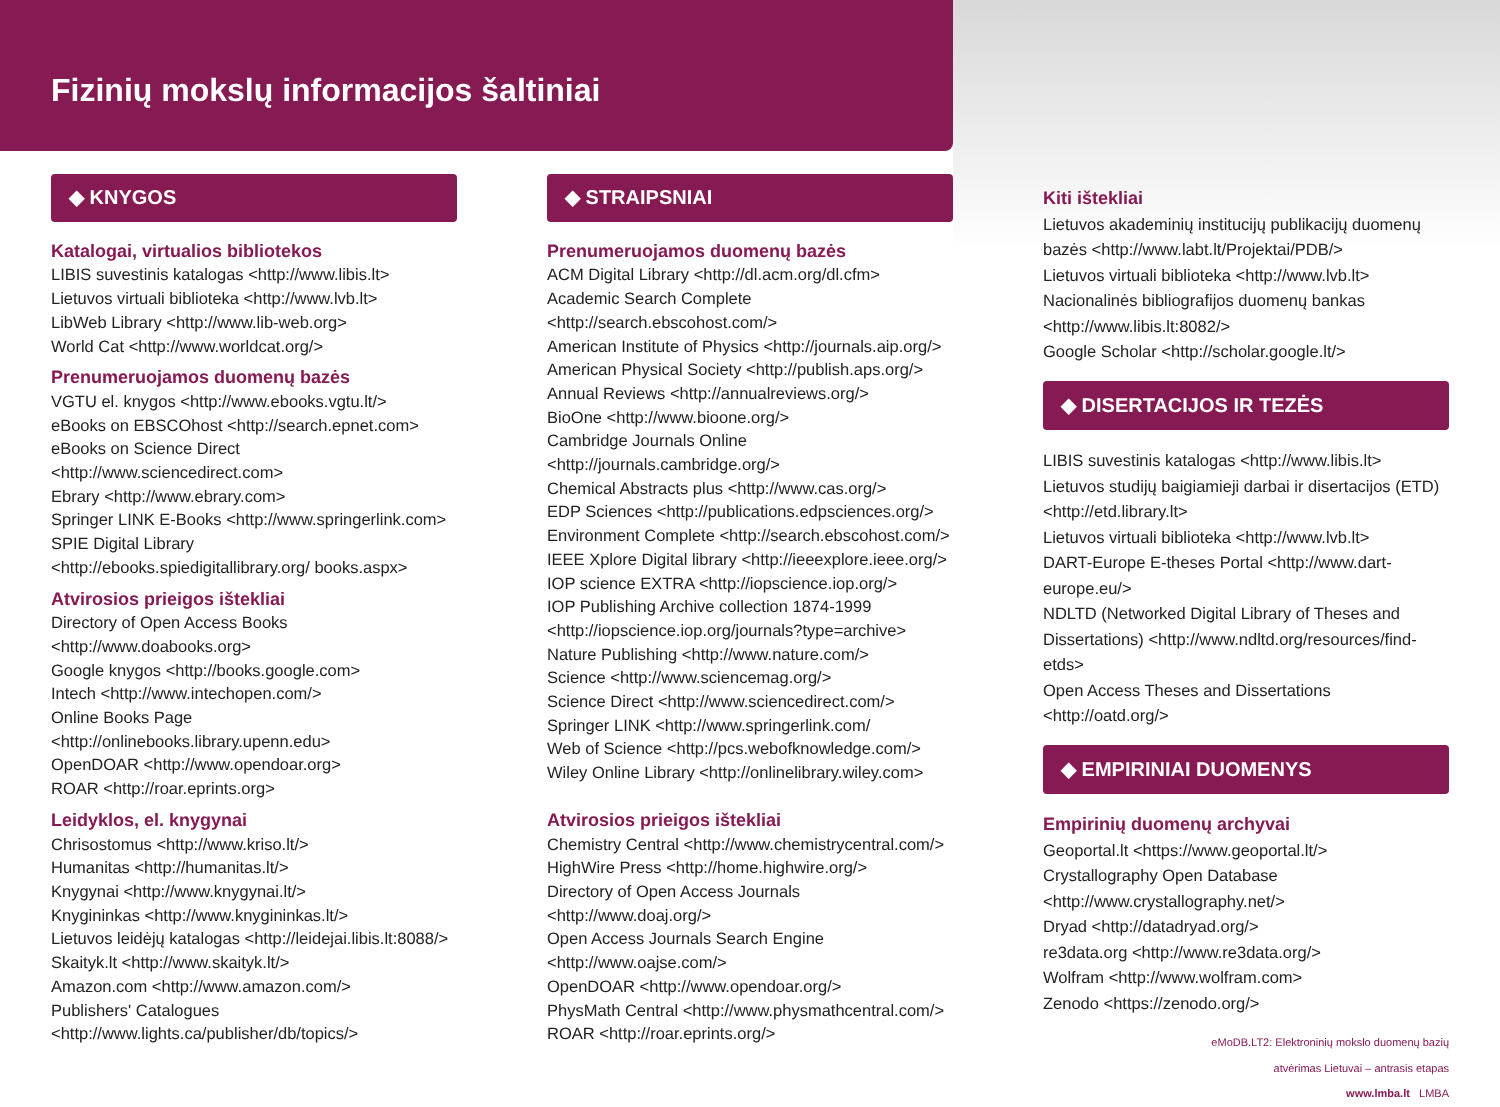Fizinių mokslų informacijos šaltiniai
◆ KNYGOS
Katalogai, virtualios bibliotekos
LIBIS suvestinis katalogas <http://www.libis.lt>
Lietuvos virtuali biblioteka <http://www.lvb.lt>
LibWeb Library <http://www.lib-web.org>
World Cat <http://www.worldcat.org/>
Prenumeruojamos duomenų bazės
VGTU el. knygos <http://www.ebooks.vgtu.lt/>
eBooks on EBSCOhost <http://search.epnet.com>
eBooks on Science Direct <http://www.sciencedirect.com>
Ebrary <http://www.ebrary.com>
Springer LINK E-Books <http://www.springerlink.com>
SPIE Digital Library <http://ebooks.spiedigitallibrary.org/ books.aspx>
Atvirosios prieigos ištekliai
Directory of Open Access Books <http://www.doabooks.org>
Google knygos <http://books.google.com>
Intech <http://www.intechopen.com/>
Online Books Page <http://onlinebooks.library.upenn.edu>
OpenDOAR <http://www.opendoar.org>
ROAR <http://roar.eprints.org>
Leidyklos, el. knygynai
Chrisostomus <http://www.kriso.lt/>
Humanitas <http://humanitas.lt/>
Knygynai <http://www.knygynai.lt/>
Knygininkas <http://www.knygininkas.lt/>
Lietuvos leidėjų katalogas <http://leidejai.libis.lt:8088/>
Skaityk.lt <http://www.skaityk.lt/>
Amazon.com <http://www.amazon.com/>
Publishers' Catalogues <http://www.lights.ca/publisher/db/topics/>
◆ STRAIPSNIAI
Prenumeruojamos duomenų bazės
ACM Digital Library <http://dl.acm.org/dl.cfm>
Academic Search Complete <http://search.ebscohost.com/>
American Institute of Physics <http://journals.aip.org/>
American Physical Society <http://publish.aps.org/>
Annual Reviews <http://annualreviews.org/>
BioOne <http://www.bioone.org/>
Cambridge Journals Online <http://journals.cambridge.org/>
Chemical Abstracts plus <http://www.cas.org/>
EDP Sciences <http://publications.edpsciences.org/>
Environment Complete <http://search.ebscohost.com/>
IEEE Xplore Digital library <http://ieeexplore.ieee.org/>
IOP science EXTRA <http://iopscience.iop.org/>
IOP Publishing Archive collection 1874-1999 <http://iopscience.iop.org/journals?type=archive>
Nature Publishing <http://www.nature.com/>
Science <http://www.sciencemag.org/>
Science Direct <http://www.sciencedirect.com/>
Springer LINK <http://www.springerlink.com/
Web of Science <http://pcs.webofknowledge.com/>
Wiley Online Library <http://onlinelibrary.wiley.com>
Atvirosios prieigos ištekliai
Chemistry Central <http://www.chemistrycentral.com/>
HighWire Press <http://home.highwire.org/>
Directory of Open Access Journals <http://www.doaj.org/>
Open Access Journals Search Engine <http://www.oajse.com/>
OpenDOAR <http://www.opendoar.org/>
PhysMath Central <http://www.physmathcentral.com/>
ROAR <http://roar.eprints.org/>
Kiti ištekliai
Lietuvos akademinių institucijų publikacijų duomenų bazės <http://www.labt.lt/Projektai/PDB/>
Lietuvos virtuali biblioteka <http://www.lvb.lt>
Nacionalinės bibliografijos duomenų bankas <http://www.libis.lt:8082/>
Google Scholar <http://scholar.google.lt/>
◆ DISERTACIJOS IR TEZĖS
LIBIS suvestinis katalogas <http://www.libis.lt>
Lietuvos studijų baigiamieji darbai ir disertacijos (ETD) <http://etd.library.lt>
Lietuvos virtuali biblioteka <http://www.lvb.lt>
DART-Europe E-theses Portal <http://www.dart-europe.eu/>
NDLTD (Networked Digital Library of Theses and Dissertations) <http://www.ndltd.org/resources/find-etds>
Open Access Theses and Dissertations <http://oatd.org/>
◆ EMPIRINIAI DUOMENYS
Empirinių duomenų archyvai
Geoportal.lt <https://www.geoportal.lt/>
Crystallography Open Database <http://www.crystallography.net/>
Dryad <http://datadryad.org/>
re3data.org <http://www.re3data.org/>
Wolfram <http://www.wolfram.com>
Zenodo <https://zenodo.org/>
eMoDB.LT2: Elektroninių mokslo duomenų bazių
atvėrimas Lietuvai – antrasis etapas
www.lmba.lt LMBA